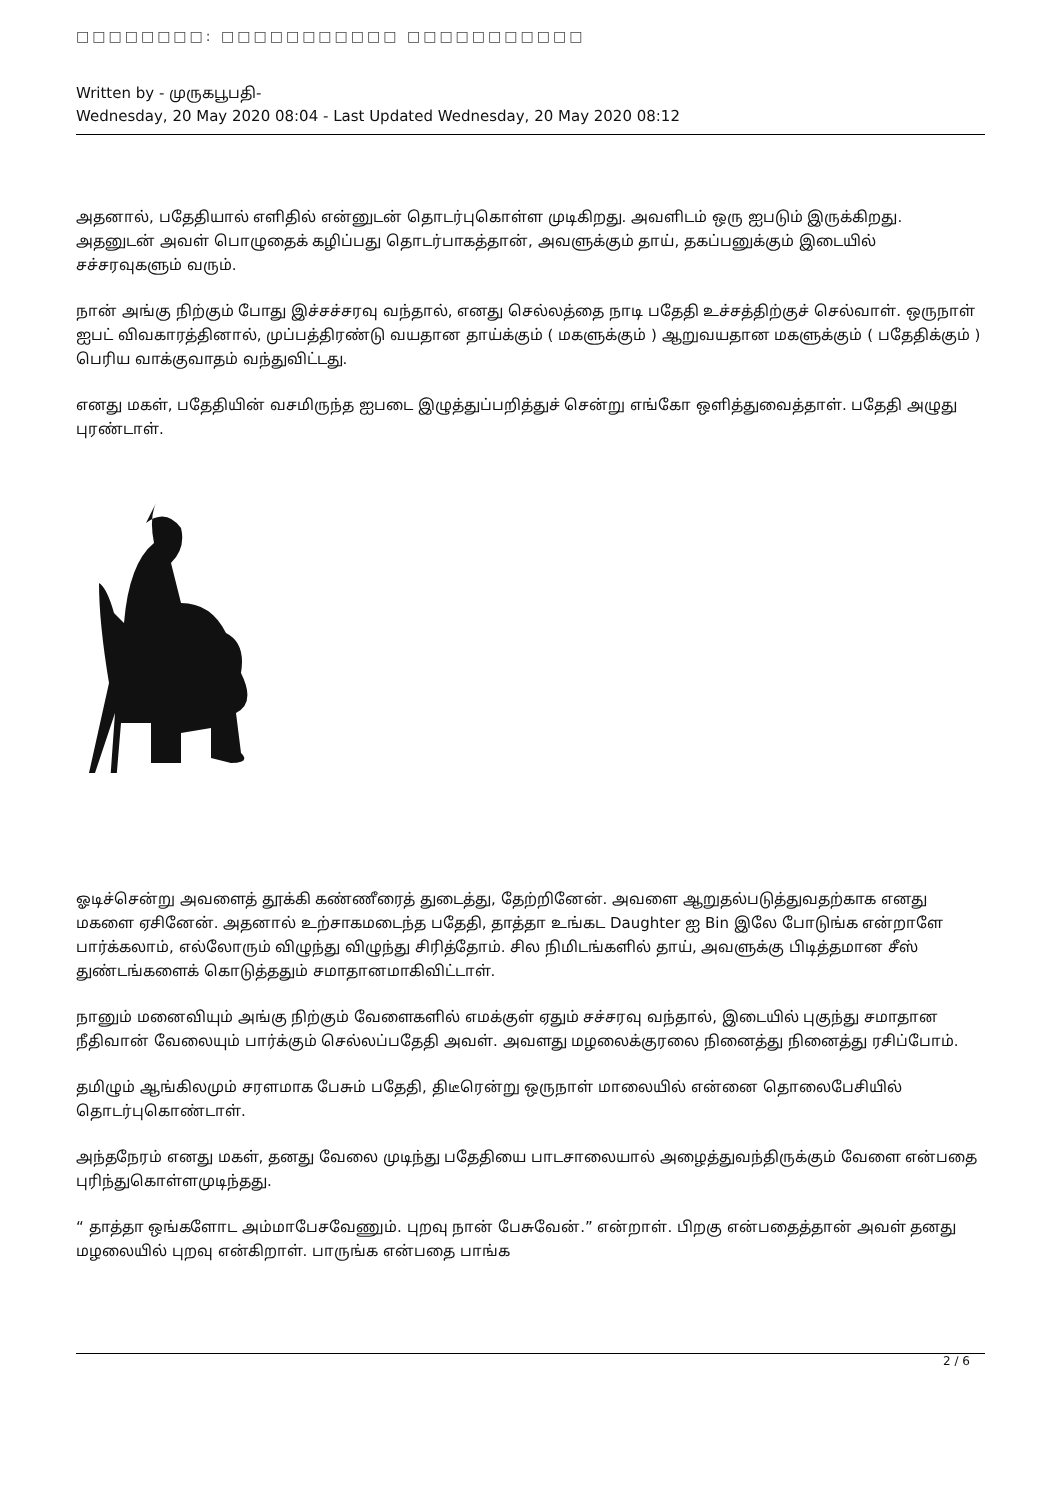□□□□□□□□: □□□□□□□□□□□ □□□□□□□□□□□
Written by - முருகபூபதி-
Wednesday, 20 May 2020 08:04 - Last Updated Wednesday, 20 May 2020 08:12
அதனால், பதேதியால் எளிதில் என்னுடன் தொடர்புகொள்ள முடிகிறது. அவளிடம் ஒரு ஐபடும் இருக்கிறது. அதனுடன் அவள் பொழுதைக் கழிப்பது தொடர்பாகத்தான், அவளுக்கும் தாய், தகப்பனுக்கும் இடையில் சச்சரவுகளும் வரும்.
நான் அங்கு நிற்கும் போது இச்சச்சரவு வந்தால், எனது செல்லத்தை நாடி பதேதி உச்சத்திற்குச் செல்வாள். ஒருநாள் ஐபட் விவகாரத்தினால், முப்பத்திரண்டு வயதான தாய்க்கும் ( மகளுக்கும் ) ஆறுவயதான மகளுக்கும் ( பதேதிக்கும் ) பெரிய வாக்குவாதம் வந்துவிட்டது.
எனது மகள், பதேதியின் வசமிருந்த ஐபடை இழுத்துப்பறித்துச் சென்று எங்கோ ஒளித்துவைத்தாள். பதேதி அழுது புரண்டாள்.
ஓடிச்சென்று அவளைத் தூக்கி கண்ணீரைத் துடைத்து, தேற்றினேன். அவளை ஆறுதல்படுத்துவதற்காக எனது மகளை ஏசினேன். அதனால் உற்சாகமடைந்த பதேதி, தாத்தா உங்கட Daughter ஐ Bin இலே போடுங்க என்றாளே பார்க்கலாம், எல்லோரும் விழுந்து விழுந்து சிரித்தோம். சில நிமிடங்களில் தாய், அவளுக்கு பிடித்தமான சீஸ் துண்டங்களைக் கொடுத்ததும் சமாதானமாகிவிட்டாள்.
நானும் மனைவியும் அங்கு நிற்கும் வேளைகளில் எமக்குள் ஏதும் சச்சரவு வந்தால், இடையில் புகுந்து சமாதான நீதிவான் வேலையும் பார்க்கும் செல்லப்பதேதி அவள். அவளது மழலைக்குரலை நினைத்து நினைத்து ரசிப்போம்.
தமிழும் ஆங்கிலமும் சரளமாக பேசும் பதேதி, திடீரென்று ஒருநாள் மாலையில் என்னை தொலைபேசியில் தொடர்புகொண்டாள்.
அந்தநேரம் எனது மகள், தனது வேலை முடிந்து பதேதியை பாடசாலையால் அழைத்துவந்திருக்கும் வேளை என்பதை புரிந்துகொள்ளமுடிந்தது.
“ தாத்தா ஒங்களோட அம்மாபேசவேணும். புறவு நான் பேசுவேன்.” என்றாள். பிறகு என்பதைத்தான் அவள் தனது மழலையில் புறவு என்கிறாள். பாருங்க என்பதை பாங்க
2 / 6